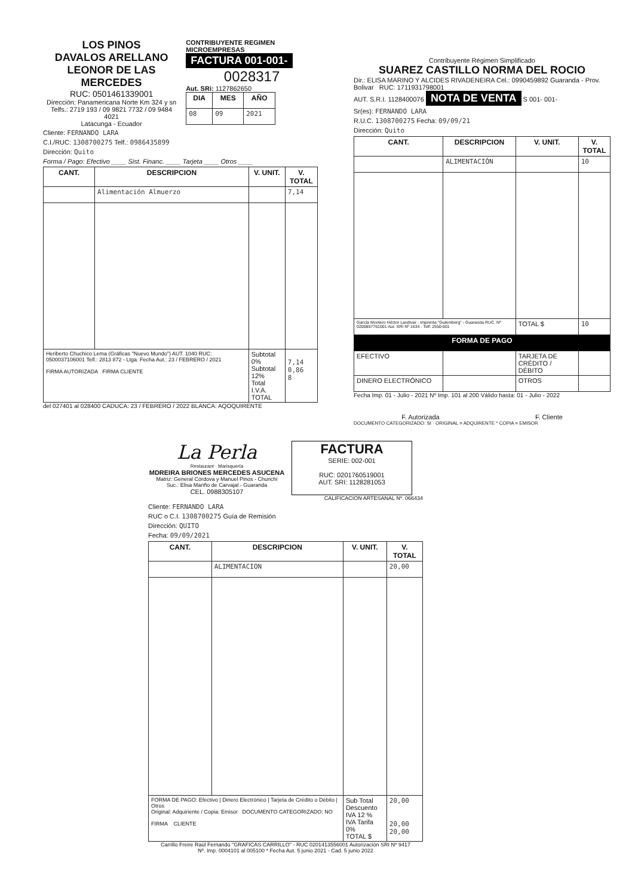LOS PINOS
DAVALOS ARELLANO
LEONOR DE LAS MERCEDES
RUC: 0501461339001
Dirección: Panamericana Norte Km 324 y sn
Telfs.: 2719 193 / 09 9821 7732 / 09 9484 4021
Latacunga - Ecuador
CONTRIBUYENTE REGIMEN MICROEMPRESAS
FACTURA 001-001-
0028317
Aut. SRi: 1127862650
| DIA | MES | AÑO |
| --- | --- | --- |
| 08 | 09 | 2021 |
Cliente: FERNANDO LARA
C.I./RUC: 1308700275 Telf.: 0986435899
Dirección: Quito
Forma / Pago: Efectivo ____ Sist. Financ. ____ Tarjeta ____ Otros ____
| CANT. | DESCRIPCION | V. UNIT. | V. TOTAL |
| --- | --- | --- | --- |
| | Alimentación Almuerzo | | 7,14 |
| Heriberto Chuchico Lema (Gráficas "Nuevo Mundo") AUT. 1040 RUC: 0500037106001 Telf.: 2813 872 - Ltga. Fecha Aut.: 23 / FEBRERO / 2021 FIRMA AUTORIZADA FIRMA CLIENTE | | Subtotal 0% Subtotal 12% Total I.V.A. TOTAL | 7,14 0,86 8 |
del 027401 al 028400 CADUCA: 23 / FEBRERO / 2022 BLANCA: AQOQUIRENTE
Contribuyente Régimen Simplificado
SUAREZ CASTILLO NORMA DEL ROCIO
Dir.: ELISA MARINO Y ALCIDES RIVADENEIRA Cel.: 0990459892 Guaranda - Prov. Bolivar RUC: 1711931798001
AUT. S.R.I. 1128400076 NOTA DE VENTA S 001- 001-
Sr(es): FERNANDO LARA
R.U.C. 1308700275 Fecha: 09/09/21
Dirección: Quito
| CANT. | DESCRIPCION | V. UNIT. | V. TOTAL |
| --- | --- | --- | --- |
| | ALIMENTACIÓN | | 10 |
| García Montero Héctor Landivar - Imprenta "Gutemberg" - Guaranda RUC. Nº 0200857761001 Aut. SRI Nº 1634 - Telf: 2550-601 | | TOTAL $ | 10 |
| FORMA DE PAGO | | | |
| EFECTIVO | | TARJETA DE CRÉDITO / DÉBITO | |
| DINERO ELECTRÓNICO | | OTROS | |
Fecha Imp. 01 - Julio - 2021 Nº Imp. 101 al 200 Válido hasta: 01 - Julio - 2022
F. Autorizada F. Cliente
DOCUMENTO CATEGORIZADO: SI · ORIGINAL = ADQUIRENTE * COPIA = EMISOR
La Perla
Restaurant · Marisquería
MDREIRA BRIONES MERCEDES ASUCENA
Matriz: General Córdova y Manuel Pinos - Chunchi
Suc.: Elisa Mariño de Carvajal - Guaranda
CEL. 0988305107
FACTURA
SERIE: 002-001
RUC: 0201760519001
AUT. SRI: 1128281053
CALIFICACION ARTESANAL Nº. 066434
Cliente: FERNANDO LARA
RUC o C.I. 1308700275 Guía de Remisión
Dirección: QUITO
Fecha: 09/09/2021
| CANT. | DESCRIPCION | V. UNIT. | V. TOTAL |
| --- | --- | --- | --- |
| | ALIMENTACION | | 20,00 |
| FORMA DE PAGO: Efectivo / Dinero Electrónico / Tarjeta de Crédito o Débito / Otros Original: Adquiriente / Copia: Emisor DOCUMENTO CATEGORIZADO: NO FIRMA CLIENTE | | Sub Total Descuento IVA 12 % IVA Tarifa 0% TOTAL $ | 20,00 20,00 20,00 |
Carrillo Freire Raúl Fernando "GRAFICAS CARRILLO" - RUC 0201413556001 Autorización SRI Nº 9417
Nº. Imp. 0004101 al 005100 * Fecha Aut. 5 junio 2021 - Cad. 5 junio 2022